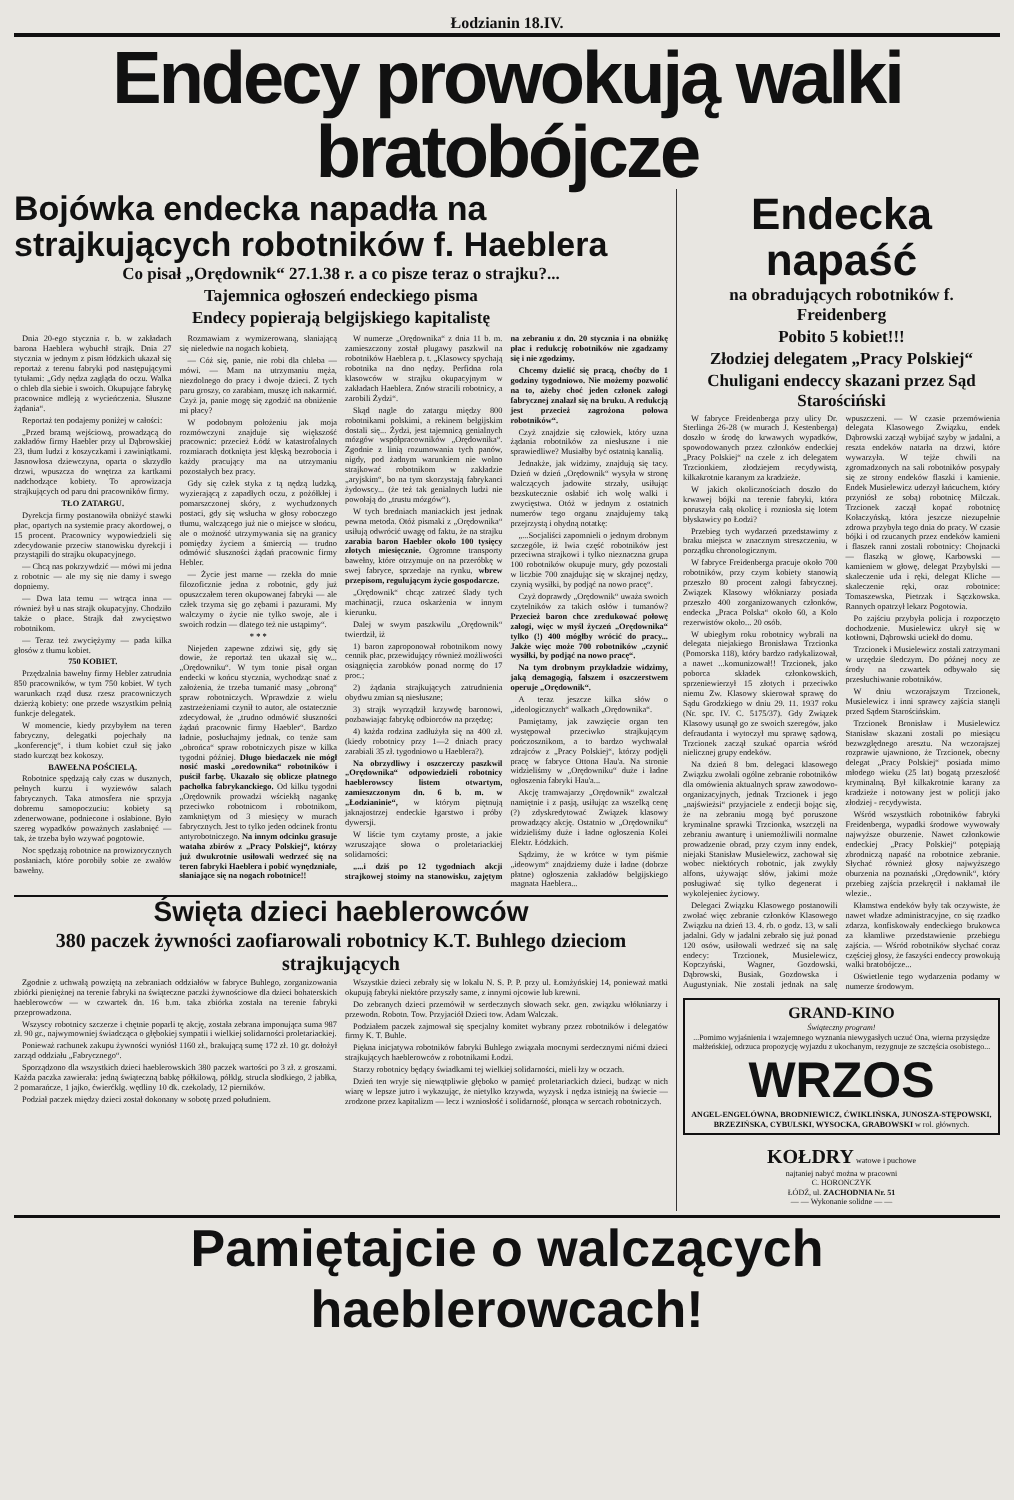Łodzianin 18.IV.
Endecy prowokują walki bratobójcze
Bojówka endecka napadła na strajkujących robotników f. Haeblera
Co pisał „Orędownik“ 27.1.38 r. a co pisze teraz o strajku?...
Tajemnica ogłoszeń endeckiego pisma
Endecy popierają belgijskiego kapitalistę
Dnia 20-ego stycznia r. b. w zakładach barona Haeblera wybuchł strajk. Dnia 27 stycznia w jednym z pism łódzkich ukazał się reportaż z terenu fabryki pod następującymi tytułami: „Gdy nędza zagląda do oczu. Walka o chleb dla siebie i swoich. Okupujące fabrykę pracownice mdleją z wycieńczenia. Słuszne żądania“.
Reportaż ten podajemy poniżej w całości:
„Przed bramą wejściową, prowadzącą do zakładów firmy Haebler przy ul Dąbrowskiej 23, tłum ludzi z koszyczkami i zawiniątkami. Jasnowłosa dziewczyna, oparta o skrzydło drzwi, wpuszcza do wnętrza za kartkami nadchodzące kobiety. To aprowizacja strajkujących od paru dni pracowników firmy.
TŁO ZATARGU.
Dyrekcja firmy postanowiła obniżyć stawki płac, opartych na systemie pracy akordowej, o 15 procent. Pracownicy wypowiedzieli się zdecydowanie przeciw stanowisku dyrekcji i przystąpili do strajku okupacyjnego.
— Chcą nas pokrzywdzić — mówi mi jedna z robotnic — ale my się nie damy i swego dopniemy.
— Dwa lata temu — wtrąca inna — również był u nas strajk okupacyjny. Chodziło także o płace. Strajk dał zwycięstwo robotnikom.
— Teraz też zwyciężymy — pada kilka głosów z tłumu kobiet.
750 KOBIET.
Przędzalnia bawełny firmy Hebler zatrudnia 850 pracowników, w tym 750 kobiet. W tych warunkach rząd dusz rzesz pracowniczych dzierżą kobiety: one przede wszystkim pełnią funkcje delegatek.
W momencie, kiedy przybyłem na teren fabryczny, delegatki pojechały na „konferencję“, i tłum kobiet czuł się jako stado kurcząt bez kokoszy.
BAWEŁNA POŚCIELĄ.
Robotnice spędzają cały czas w dusznych, pełnych kurzu i wyziewów salach fabrycznych. Taka atmosfera nie sprzyja dobremu samopoczuciu: kobiety są zdenerwowane, podniecone i osłabione. Było szereg wypadków poważnych zasłabnięć — tak, że trzeba było wzywać pogotowie.
Noc spędzają robotnice na prowizorycznych posłaniach, które porobiły sobie ze zwałów bawełny.
Rozmawiam z wymizerowaną, słaniającą się nieledwie na nogach kobietą.
— Cóż się, panie, nie robi dla chleba — mówi. — Mam na utrzymaniu męża, niezdolnego do pracy i dwoje dzieci. Z tych paru groszy, co zarabiam, muszę ich nakarmić. Czyż ja, panie mogę się zgodzić na obniżenie mi płacy?
W podobnym położeniu jak moja rozmówczyni znajduje się większość pracownic: przecież Łódź w katastrofalnych rozmiarach dotknięta jest klęską bezrobocia i każdy pracujący ma na utrzymaniu pozostałych bez pracy.
Gdy się człek styka z tą nędzą ludzką, wyzierającą z zapadłych oczu, z pożółkłej i pomarszczonej skóry, z wychudzonych postaci, gdy się wsłucha w głosy roboczego tłumu, walczącego już nie o miejsce w słońcu, ale o możność utrzymywania się na granicy pomiędzy życiem a śmiercią — trudno odmówić słuszności żądań pracownic firmy Hebler.
— Życie jest marne — rzekła do mnie filozoficznie jedna z robotnic, gdy już opuszczałem teren okupowanej fabryki — ale człek trzyma się go zębami i pazurami. My walczymy o życie nie tylko swoje, ale i swoich rodzin — dlatego też nie ustąpimy“.
* * *
Niejeden zapewne zdziwi się, gdy się dowie, że reportaż ten ukazał się w... „Orędowniku“. W tym tonie pisał organ endecki w końcu stycznia, wychodząc snać z założenia, że trzeba tumanić masy „obroną“ spraw robotniczych. Wprawdzie z wielu zastrzeżeniami czynił to autor, ale ostatecznie zdecydował, że „trudno odmówić słuszności żądań pracownic firmy Haebler“. Bardzo ładnie, posłuchajmy jednak, co tenże sam „obrońca“ spraw robotniczych pisze w kilka tygodni później. Długo biedaczek nie mógł nosić maski „oredownika“ robotników i puścił farbę. Ukazało się oblicze płatnego pachołka fabrykanckiego. Od kilku tygodni „Orędownik prowadzi wściekłą nagankę przeciwko robotnicom i robotnikom, zamkniętym od 3 miesięcy w murach fabrycznych. Jest to tylko jeden odcinek frontu antyrobotniczego. Na innym odcinku grasuje wataha zbirów z „Pracy Polskiej“, którzy już dwukrotnie usiłowali wedrzeć się na teren fabryki Haeblera i pobić wynędzniałe, słaniające się na nogach robotnice!!
W numerze „Orędownika“ z dnia 11 b. m. zamieszczony został plugawy paszkwil na robotników Haeblera p. t. „Klasowcy spychają robotnika na dno nędzy. Perfidna rola klasowców w strajku okupacyjnym w zakładach Haeblera. Znów stracili robotnicy, a zarobili Żydzi“.
Skąd nagle do zatargu między 800 robotnikami polskimi, a rekinem belgijskim dostali się... Żydzi, jest tajemnicą genialnych mózgów współpracowników „Orędownika“. Zgodnie z linią rozumowania tych panów, nigdy, pod żadnym warunkiem nie wolno strajkować robotnikom w zakładzie „aryjskim“, bo na tym skorzystają fabrykanci żydowscy... (że też tak genialnych ludzi nie powołają do „trustu mózgów“).
W tych bredniach maniackich jest jednak pewna metoda. Otóż pismaki z „Orędownika“ usiłują odwrócić uwagę od faktu, że na strajku zarabia baron Haebler około 100 tysięcy złotych miesięcznie. Ogromne transporty bawełny, które otrzymuje on na przeróbkę w swej fabryce, sprzedaje na rynku, wbrew przepisom, regulującym życie gospodarcze.
„Orędownik“ chcąc zatrzeć ślady tych machinacji, rzuca oskarżenia w innym kierunku.
Dalej w swym paszkwilu „Orędownik“ twierdził, iż
1) baron zaproponował robotnikom nowy cennik płac, przewidujący również możliwości osiągnięcia zarobków ponad normę do 17 proc.;
2) żądania strajkujących zatrudnienia obydwu zmian są niesłuszne;
3) strajk wyrządził krzywdę baronowi, pozbawiając fabrykę odbiorców na przędzę;
4) każda rodzina zadłużyła się na 400 zł. (kiedy robotnicy przy 1—2 dniach pracy zarabiali 35 zł. tygodniowo u Haeblera?).
Na obrzydliwy i oszczerczy paszkwil „Orędownika“ odpowiedzieli robotnicy haeblerowscy listem otwartym, zamieszczonym dn. 6 b. m. w „Łodzianinie“, w którym piętnują jaknajostrzej endeckie łgarstwo i próby dywersji.
W liście tym czytamy proste, a jakie wzruszające słowa o proletariackiej solidarności:
„...i dziś po 12 tygodniach akcji strajkowej stoimy na stanowisku, zajętym na zebraniu z dn. 20 stycznia i na obniżkę płac i redukcję robotników nie zgadzamy się i nie zgodzimy.
Chcemy dzielić się pracą, choćby do 1 godziny tygodniowo. Nie możemy pozwolić na to, ażeby choć jeden członek załogi fabrycznej znalazł się na bruku. A redukcją jest przecież zagrożona połowa robotników“.
Czyż znajdzie się człowiek, który uzna żądania robotników za niesłuszne i nie sprawiedliwe? Musiałby być ostatnią kanalią.
Jednakże, jak widzimy, znajdują się tacy. Dzień w dzień „Orędownik“ wysyła w stronę walczących jadowite strzały, usiłując bezskutecznie osłabić ich wolę walki i zwycięstwa. Otóż w jednym z ostatnich numerów tego organu znajdujemy taką przejrzystą i ohydną notatkę:
„...Socjaliści zapomnieli o jednym drobnym szczególe, iż lwia część robotników jest przeciwna strajkowi i tylko nieznaczna grupa 100 robotników okupuje mury, gdy pozostali w liczbie 700 znajdując się w skrajnej nędzy, czynią wysiłki, by podjąć na nowo pracę“.
Czyż doprawdy „Orędownik“ uważa swoich czytelników za takich osłów i tumanów? Przecież baron chce zredukować połowę załogi, więc w myśl życzeń „Orędownika“ tylko (!) 400 mógłby wrócić do pracy... Jakże więc może 700 robotników „czynić wysiłki, by podjąć na nowo pracę“.
Na tym drobnym przykładzie widzimy, jaką demagogią, fałszem i oszczerstwem operuje „Orędownik“.
A teraz jeszcze kilka słów o „ideologicznych“ walkach „Orędownika“.
Pamiętamy, jak zawzięcie organ ten występował przeciwko strajkującym pończosznikom, a to bardzo wychwalał zdrajców z „Pracy Polskiej“, którzy podjęli pracę w fabryce Ottona Hau'a. Na stronie widzieliśmy w „Orędowniku“ duże i ładne ogłoszenia fabryki Hau'a...
Akcję tramwajarzy „Orędownik“ zwalczał namiętnie i z pasją, usiłując za wszelką cenę (?) zdyskredytować Związek klasowy prowadzący akcję. Ostatnio w „Orędowniku“ widzieliśmy duże i ładne ogłoszenia Kolei Elektr. Łódzkich.
Sądzimy, że w krótce w tym piśmie „ideowym“ znajdziemy duże i ładne (dobrze płatne) ogłoszenia zakładów belgijskiego magnata Haeblera...
Święta dzieci haeblerowców
380 paczek żywności zaofiarowali robotnicy K.T. Buhlego dzieciom strajkujących
Zgodnie z uchwałą powziętą na zebraniach oddziałów w fabryce Buhlego, zorganizowania zbiórki pieniężnej na terenie fabryki na świąteczne paczki żywnościowe dla dzieci bohaterskich haeblerowców — w czwartek dn. 16 b.m. taka zbiórka została na terenie fabryki przeprowadzona.
Wszyscy robotnicy szczerze i chętnie poparli tę akcję, została zebrana imponująca suma 987 zł. 90 gr., najwymowniej świadcząca o głębokiej sympatii i wielkiej solidarności proletariackiej.
Ponieważ rachunek zakupu żywności wyniósł 1160 zł., brakującą sumę 172 zł. 10 gr. dołożył zarząd oddziału „Fabrycznego“.
Sporządzono dla wszystkich dzieci haeblerowskich 380 paczek wartości po 3 zł. z groszami. Każda paczka zawierała: jedną świąteczną babkę półkilową, półklg. strucla słodkiego, 2 jabłka, 2 pomarańcze, 1 jajko, ćwierćklg. wędliny 10 dk. czekolady, 12 pierników.
Podział paczek między dzieci został dokonany w sobotę przed południem.
Wszystkie dzieci zebrały się w lokalu N. S. P. P. przy ul. Łomżyńskiej 14, ponieważ matki okupują fabryki niektóre przyszły same, z innymi ojcowie lub krewni.
Do zebranych dzieci przemówił w serdecznych słowach sekr. gen. związku włókniarzy i przewodn. Robotn. Tow. Przyjaciół Dzieci tow. Adam Walczak.
Podziałem paczek zajmował się specjalny komitet wybrany przez robotników i delegatów firmy K. T. Buhle.
Piękna inicjatywa robotników fabryki Buhlego związała mocnymi serdecznymi nićmi dzieci strajkujących haeblerowców z robotnikami Łodzi.
Starzy robotnicy będący świadkami tej wielkiej solidarności, mieli łzy w oczach.
Dzień ten wryje się niewątpliwie głęboko w pamięć proletariackich dzieci, budząc w nich wiarę w lepsze jutro i wykazując, że nietylko krzywda, wyzysk i nędza istnieją na świecie — zrodzone przez kapitalizm — lecz i wzniosłość i solidarność, płonąca w sercach robotniczych.
Endecka napaść
na obradujących robotników f. Freidenberg
Pobito 5 kobiet!!!
Złodziej delegatem „Pracy Polskiej“
Chuligani endeccy skazani przez Sąd Starościński
W fabryce Freidenberga przy ulicy Dr. Sterlinga 26-28 (w murach J. Kestenberga) doszło w środę do krwawych wypadków, spowodowanych przez członków endeckiej „Pracy Polskiej“ na czele z ich delegatem Trzcionkiem, złodziejem recydywistą, kilkakrotnie karanym za kradzieże.
W jakich okolicznościach doszło do krwawej bójki na terenie fabryki, która poruszyła całą okolicę i rozniosła się lotem błyskawicy po Łodzi?
Przebieg tych wydarzeń przedstawimy z braku miejsca w znacznym streszczeniu, w porządku chronologicznym.
W fabryce Freidenberga pracuje około 700 robotników, przy czym kobiety stanowią przeszło 80 procent załogi fabrycznej. Związek Klasowy włókniarzy posiada przeszło 400 zorganizowanych członków, endecka „Praca Polska“ około 60, a Kolo rezerwistów około... 20 osób.
W ubiegłym roku robotnicy wybrali na delegata niejakiego Bronisława Trzcionka (Pomorska 118), który bardzo radykalizował, a nawet ...komunizował!! Trzcionek, jako poborca składek członkowskich, sprzeniewierzył 15 złotych i przeciwko niemu Zw. Klasowy skierował sprawę do Sądu Grodzkiego w dniu 29. 11. 1937 roku (Nr. spr. IV. C. 5175/37). Gdy Związek Klasowy usunął go ze swoich szeregów, jako defraudanta i wytoczył mu sprawę sądową, Trzcionek zaczął szukać oparcia wśród nielicznej grupy endeków.
Na dzień 8 bm. delegaci klasowego Związku zwołali ogólne zebranie robotników dla omówienia aktualnych spraw zawodowo-organizacyjnych, jednak Trzcionek i jego „najświeżsi“ przyjaciele z endecji bojąc się, że na zebraniu mogą być poruszone kryminalne sprawki Trzcionka, wszczęli na zebraniu awanturę i uniemożliwili normalne prowadzenie obrad, przy czym inny endek, niejaki Stanisław Musielewicz, zachował się wobec niektórych robotnic, jak zwykły alfons, używając słów, jakimi może posługiwać się tylko degenerat i wykolejeniec życiowy.
Delegaci Związku Klasowego postanowili zwołać więc zebranie członków Klasowego Związku na dzień 13. 4. rb. o godz. 13, w sali jadalni. Gdy w jadalni zebrało się już ponad 120 osów, usiłowali wedrzeć się na salę endecy: Trzcionek, Musielewicz, Kopczyński, Wagner, Gozdowski, Dąbrowski, Busiak, Gozdowska i Augustyniak. Nie zostali jednak na salę wpuszczeni. — W czasie przemówienia delegata Klasowego Związku, endek Dąbrowski zaczął wybijać szyby w jadalni, a reszta endeków natarła na drzwi, które wywarzyła. W tejże chwili na zgromadzonych na sali robotników posypały się ze strony endeków flaszki i kamienie. Endek Musielewicz uderzył łańcuchem, który przyniósł ze sobą) robotnicę Milczak. Trzcionek zaczął kopać robotnicę Kołaczyńską, która jeszcze niezupełnie zdrowa przybyła tego dnia do pracy. W czasie bójki i od rzucanych przez endeków kamieni i flaszek ranni zostali robotnicy: Chojnacki — flaszką w głowę, Karbowski — kamieniem w głowę, delegat Przybylski — skaleczenie uda i ręki, delegat Kliche — skaleczenie ręki, oraz robotnice: Tomaszewska, Pietrzak i Sączkowska. Rannych opatrzył lekarz Pogotowia.
Po zajściu przybyła policja i rozpoczęto dochodzenie. Musielewicz ukrył się w kotłowni, Dąbrowski uciekł do domu.
Trzcionek i Musielewicz zostali zatrzymani w urzędzie śledczym. Do późnej nocy ze środy na czwartek odbywało się przesłuchiwanie robotników.
W dniu wczorajszym Trzcionek, Musielewicz i inni sprawcy zajścia stanęli przed Sądem Starościńskim.
Trzcionek Bronisław i Musielewicz Stanisław skazani zostali po miesiącu bezwzględnego aresztu. Na wczorajszej rozprawie ujawniono, że Trzcionek, obecny delegat „Pracy Polskiej“ posiada mimo młodego wieku (25 lat) bogatą przeszłość kryminalną. Był kilkakrotnie karany za kradzieże i notowany jest w policji jako złodziej - recydywista.
Wśród wszystkich robotników fabryki Freidenberga, wypadki środowe wywowały najwyższe oburzenie. Nawet członkowie endeckiej „Pracy Polskiej“ potępiają zbrodniczą napaść na robotnice zebranie. Słychać również głosy najwyższego oburzenia na poznański „Orędownik“, który przebieg zajścia przekręcił i nakłamał ile wlezie..
Kłamstwa endeków były tak oczywiste, że nawet władze administracyjne, co się rzadko zdarza, konfiskowały endeckiego brukowca za kłamliwe przedstawienie przebiegu zajścia. — Wśród robotników słychać coraz częściej głosy, że faszyści endeccy prowokują walki bratobójcze...
Oświetlenie tego wydarzenia podamy w numerze środowym.
GRAND-KINO
Świąteczny program!
...Pomimo wyjaśnienia i wzajemnego wyznania niewygasłych uczuć Ona, wierna przysiędze małżeńskiej, odrzuca propozycję wyjazdu z ukochanym, rezygnuje ze szczęścia osobistego...
WRZOS
ANGEL-ENGELÓWNA, BRODNIEWICZ, ĆWIKLIŃSKA, JUNOSZA-STĘPOWSKI, BRZEZIŃSKA, CYBULSKI, WYSOCKA, GRABOWSKI w rol. głównych.
KOŁDRY watowe i puchowe
najtaniej nabyć można w pracowni
C. HORONCZYK
ŁÓDŹ, ul. ZACHODNIA Nr. 51
— — Wykonanie solidne — —
Pamiętajcie o walczących haeblerowcach!